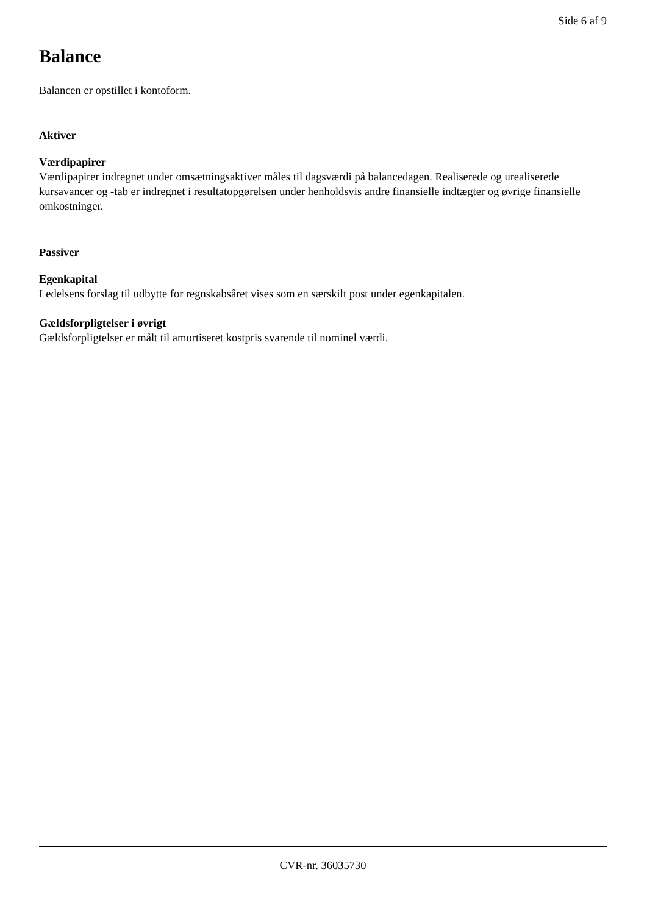Side 6 af 9
Balance
Balancen er opstillet i kontoform.
Aktiver
Værdipapirer
Værdipapirer indregnet under omsætningsaktiver måles til dagsværdi på balancedagen. Realiserede og urealiserede kursavancer og -tab er indregnet i resultatopgørelsen under henholdsvis andre finansielle indtægter og øvrige finansielle omkostninger.
Passiver
Egenkapital
Ledelsens forslag til udbytte for regnskabsåret vises som en særskilt post under egenkapitalen.
Gældsforpligtelser i øvrigt
Gældsforpligtelser er målt til amortiseret kostpris svarende til nominel værdi.
CVR-nr. 36035730